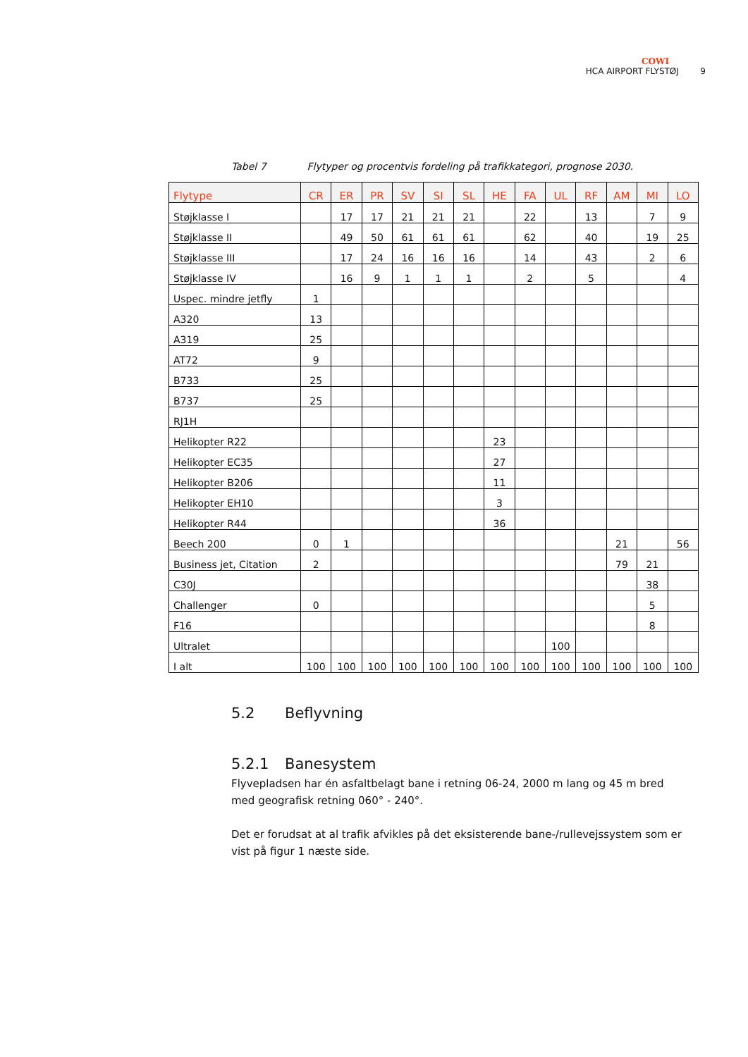COWI
HCA AIRPORT FLYSTØJ 9
Tabel 7 Flytyper og procentvis fordeling på trafikkategori, prognose 2030.
| Flytype | CR | ER | PR | SV | SI | SL | HE | FA | UL | RF | AM | MI | LO |
| --- | --- | --- | --- | --- | --- | --- | --- | --- | --- | --- | --- | --- | --- |
| Støjklasse I | | 17 | 17 | 21 | 21 | 21 | | 22 | | 13 | | 7 | 9 |
| Støjklasse II | | 49 | 50 | 61 | 61 | 61 | | 62 | | 40 | | 19 | 25 |
| Støjklasse III | | 17 | 24 | 16 | 16 | 16 | | 14 | | 43 | | 2 | 6 |
| Støjklasse IV | | 16 | 9 | 1 | 1 | 1 | | 2 | | 5 | | | 4 |
| Uspec. mindre jetfly | 1 | | | | | | | | | | | | |
| A320 | 13 | | | | | | | | | | | | |
| A319 | 25 | | | | | | | | | | | | |
| AT72 | 9 | | | | | | | | | | | | |
| B733 | 25 | | | | | | | | | | | | |
| B737 | 25 | | | | | | | | | | | | |
| RJ1H | | | | | | | | | | | | | |
| Helikopter R22 | | | | | | | 23 | | | | | | |
| Helikopter EC35 | | | | | | | 27 | | | | | | |
| Helikopter B206 | | | | | | | 11 | | | | | | |
| Helikopter EH10 | | | | | | | 3 | | | | | | |
| Helikopter R44 | | | | | | | 36 | | | | | | |
| Beech 200 | 0 | 1 | | | | | | | | | 21 | | 56 |
| Business jet, Citation | 2 | | | | | | | | | | 79 | 21 | |
| C30J | | | | | | | | | | | | 38 | |
| Challenger | 0 | | | | | | | | | | | 5 | |
| F16 | | | | | | | | | | | | 8 | |
| Ultralet | | | | | | | | | 100 | | | | |
| I alt | 100 | 100 | 100 | 100 | 100 | 100 | 100 | 100 | 100 | 100 | 100 | 100 | 100 |
5.2 Beflyvning
5.2.1 Banesystem
Flyvepladsen har én asfaltbelagt bane i retning 06-24, 2000 m lang og 45 m bred med geografisk retning 060° - 240°.
Det er forudsat at al trafik afvikles på det eksisterende bane-/rullevejssystem som er vist på figur 1 næste side.